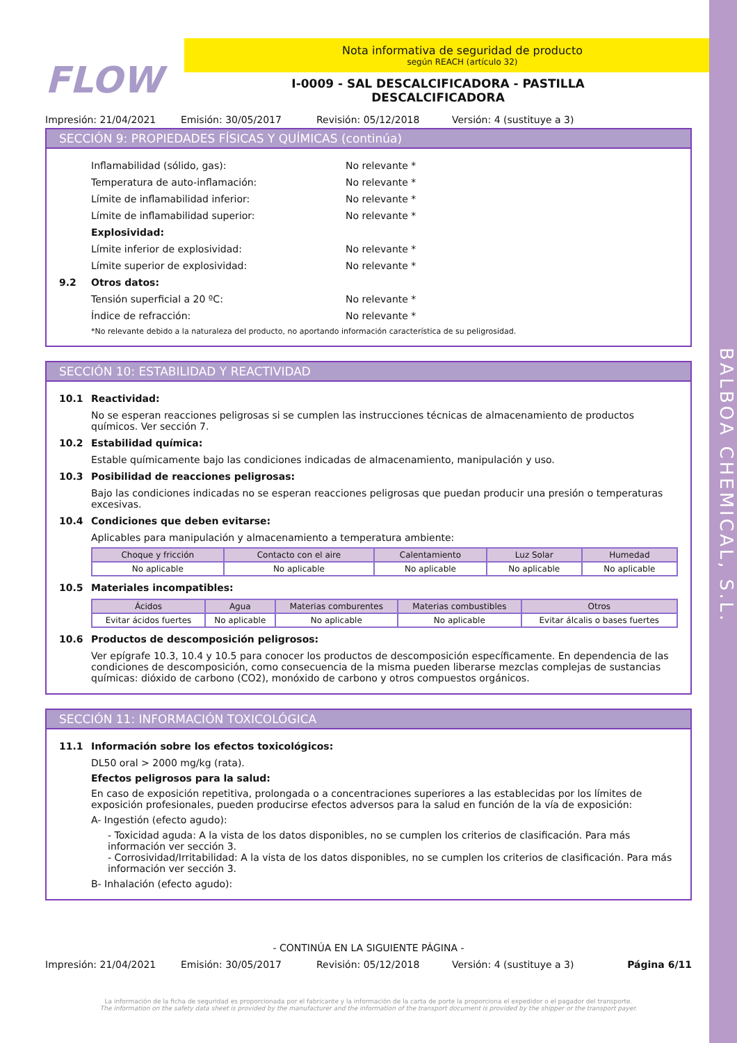BALBOA CHEMICAL, S.L.
FLOW
Nota informativa de seguridad de producto
según REACH (artículo 32)
I-0009 - SAL DESCALCIFICADORA - PASTILLA
DESCALCIFICADORA
Impresión: 21/04/2021 Emisión: 30/05/2017 Revisión: 05/12/2018 Versión: 4 (sustituye a 3)
SECCIÓN 9: PROPIEDADES FÍSICAS Y QUÍMICAS (continúa)
Inflamabilidad (sólido, gas): No relevante *
Temperatura de auto-inflamación: No relevante *
Límite de inflamabilidad inferior: No relevante *
Límite de inflamabilidad superior: No relevante *
Explosividad:
Límite inferior de explosividad: No relevante *
Límite superior de explosividad: No relevante *
9.2 Otros datos:
Tensión superficial a 20 ºC: No relevante *
Índice de refracción: No relevante *
*No relevante debido a la naturaleza del producto, no aportando información característica de su peligrosidad.
SECCIÓN 10: ESTABILIDAD Y REACTIVIDAD
10.1 Reactividad:
No se esperan reacciones peligrosas si se cumplen las instrucciones técnicas de almacenamiento de productos químicos. Ver sección 7.
10.2 Estabilidad química:
Estable químicamente bajo las condiciones indicadas de almacenamiento, manipulación y uso.
10.3 Posibilidad de reacciones peligrosas:
Bajo las condiciones indicadas no se esperan reacciones peligrosas que puedan producir una presión o temperaturas excesivas.
10.4 Condiciones que deben evitarse:
Aplicables para manipulación y almacenamiento a temperatura ambiente:
| Choque y fricción | Contacto con el aire | Calentamiento | Luz Solar | Humedad |
| --- | --- | --- | --- | --- |
| No aplicable | No aplicable | No aplicable | No aplicable | No aplicable |
10.5 Materiales incompatibles:
| Ácidos | Agua | Materias comburentes | Materias combustibles | Otros |
| --- | --- | --- | --- | --- |
| Evitar ácidos fuertes | No aplicable | No aplicable | No aplicable | Evitar álcalis o bases fuertes |
10.6 Productos de descomposición peligrosos:
Ver epígrafe 10.3, 10.4 y 10.5 para conocer los productos de descomposición específicamente. En dependencia de las condiciones de descomposición, como consecuencia de la misma pueden liberarse mezclas complejas de sustancias químicas: dióxido de carbono (CO2), monóxido de carbono y otros compuestos orgánicos.
SECCIÓN 11: INFORMACIÓN TOXICOLÓGICA
11.1 Información sobre los efectos toxicológicos:
DL50 oral > 2000 mg/kg (rata).
Efectos peligrosos para la salud:
En caso de exposición repetitiva, prolongada o a concentraciones superiores a las establecidas por los límites de exposición profesionales, pueden producirse efectos adversos para la salud en función de la vía de exposición:
A- Ingestión (efecto agudo):
- Toxicidad aguda: A la vista de los datos disponibles, no se cumplen los criterios de clasificación. Para más información ver sección 3.
- Corrosividad/Irritabilidad: A la vista de los datos disponibles, no se cumplen los criterios de clasificación. Para más información ver sección 3.
B- Inhalación (efecto agudo):
- CONTINÚA EN LA SIGUIENTE PÁGINA -
Impresión: 21/04/2021 Emisión: 30/05/2017 Revisión: 05/12/2018 Versión: 4 (sustituye a 3) Página 6/11
La información de la ficha de seguridad es proporcionada por el fabricante y la información de la carta de porte la proporciona el expedidor o el pagador del transporte.
The information on the safety data sheet is provided by the manufacturer and the information of the transport document is provided by the shipper or the transport payer.